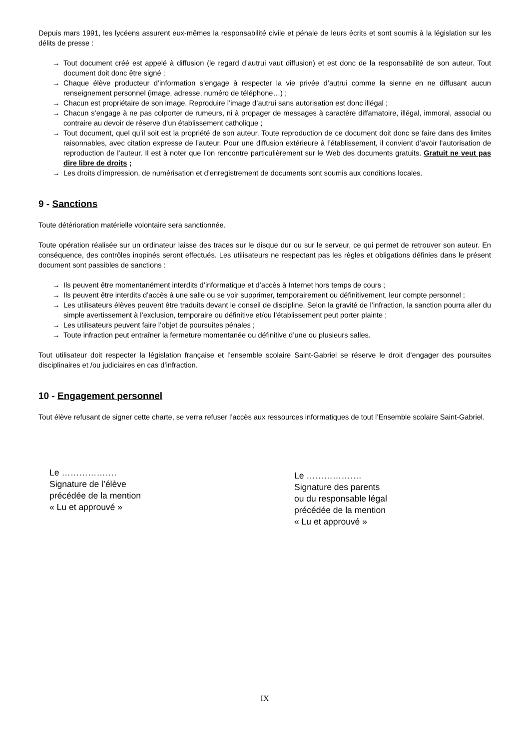Depuis mars 1991, les lycéens assurent eux-mêmes la responsabilité civile et pénale de leurs écrits et sont soumis à la législation sur les délits de presse :
→ Tout document créé est appelé à diffusion (le regard d’autrui vaut diffusion) et est donc de la responsabilité de son auteur. Tout document doit donc être signé ;
→ Chaque élève producteur d’information s’engage à respecter la vie privée d’autrui comme la sienne en ne diffusant aucun renseignement personnel (image, adresse, numéro de téléphone…) ;
→ Chacun est propriétaire de son image. Reproduire l’image d’autrui sans autorisation est donc illégal ;
→ Chacun s’engage à ne pas colporter de rumeurs, ni à propager de messages à caractère diffamatoire, illégal, immoral, associal ou contraire au devoir de réserve d’un établissement catholique ;
→ Tout document, quel qu’il soit est la propriété de son auteur. Toute reproduction de ce document doit donc se faire dans des limites raisonnables, avec citation expresse de l’auteur. Pour une diffusion extérieure à l’établissement, il convient d’avoir l’autorisation de reproduction de l’auteur. Il est à noter que l’on rencontre particulièrement sur le Web des documents gratuits. Gratuit ne veut pas dire libre de droits ;
→ Les droits d’impression, de numérisation et d’enregistrement de documents sont soumis aux conditions locales.
9 - Sanctions
Toute détérioration matérielle volontaire sera sanctionnée.
Toute opération réalisée sur un ordinateur laisse des traces sur le disque dur ou sur le serveur, ce qui permet de retrouver son auteur. En conséquence, des contrôles inopinés seront effectués. Les utilisateurs ne respectant pas les règles et obligations définies dans le présent document sont passibles de sanctions :
→ Ils peuvent être momentanément interdits d’informatique et d’accès à Internet hors temps de cours ;
→ Ils peuvent être interdits d’accès à une salle ou se voir supprimer, temporairement ou définitivement, leur compte personnel ;
→ Les utilisateurs élèves peuvent être traduits devant le conseil de discipline. Selon la gravité de l’infraction, la sanction pourra aller du simple avertissement à l’exclusion, temporaire ou définitive et/ou l’établissement peut porter plainte ;
→ Les utilisateurs peuvent faire l’objet de poursuites pénales ;
→ Toute infraction peut entraîner la fermeture momentanée ou définitive d’une ou plusieurs salles.
Tout utilisateur doit respecter la législation française et l’ensemble scolaire Saint-Gabriel se réserve le droit d’engager des poursuites disciplinaires et /ou judiciaires en cas d’infraction.
10 - Engagement personnel
Tout élève refusant de signer cette charte, se verra refuser l’accès aux ressources informatiques de tout l’Ensemble scolaire Saint-Gabriel.
Le ……………….
Signature de l’élève
précédée de la mention
« Lu et approuvé »
Le ……………….
Signature des parents
ou du responsable légal
précédée de la mention
« Lu et approuvé »
IX